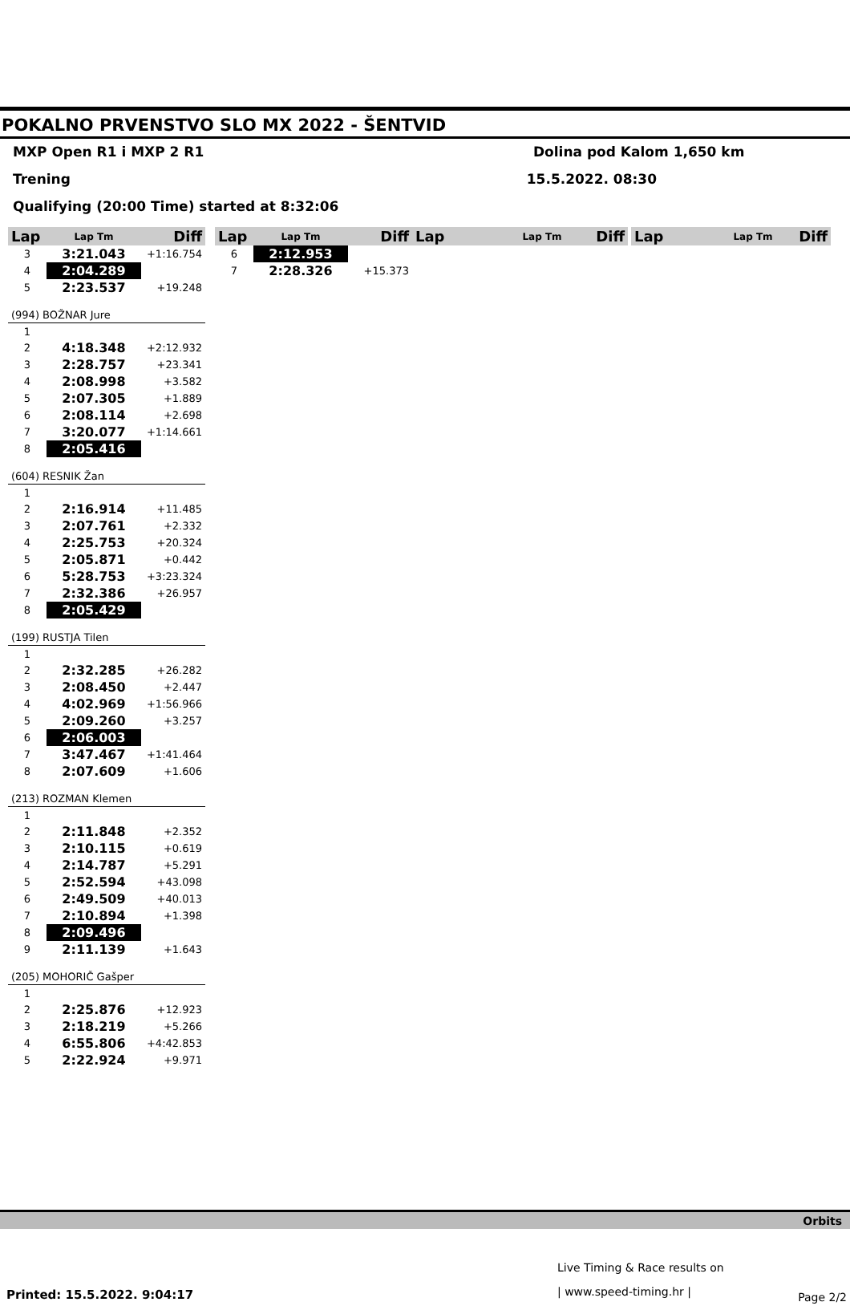POKALNO PRVENSTVO SLO MX 2022 - ŠENTVID
MXP Open R1 i MXP 2 R1 Dolina pod Kalom 1,650 km
Trening 15.5.2022. 08:30
Qualifying (20:00 Time) started at 8:32:06
| Lap | Lap Tm | Diff |
| --- | --- | --- |
| 3 | 3:21.043 | +1:16.754 |
| 4 | 2:04.289 | |
| 5 | 2:23.537 | +19.248 |
| (994) BOŽNAR Jure | | |
| 1 | | |
| 2 | 4:18.348 | +2:12.932 |
| 3 | 2:28.757 | +23.341 |
| 4 | 2:08.998 | +3.582 |
| 5 | 2:07.305 | +1.889 |
| 6 | 2:08.114 | +2.698 |
| 7 | 3:20.077 | +1:14.661 |
| 8 | 2:05.416 | |
| (604) RESNIK Žan | | |
| 1 | | |
| 2 | 2:16.914 | +11.485 |
| 3 | 2:07.761 | +2.332 |
| 4 | 2:25.753 | +20.324 |
| 5 | 2:05.871 | +0.442 |
| 6 | 5:28.753 | +3:23.324 |
| 7 | 2:32.386 | +26.957 |
| 8 | 2:05.429 | |
| (199) RUSTJA Tilen | | |
| 1 | | |
| 2 | 2:32.285 | +26.282 |
| 3 | 2:08.450 | +2.447 |
| 4 | 4:02.969 | +1:56.966 |
| 5 | 2:09.260 | +3.257 |
| 6 | 2:06.003 | |
| 7 | 3:47.467 | +1:41.464 |
| 8 | 2:07.609 | +1.606 |
| (213) ROZMAN Klemen | | |
| 1 | | |
| 2 | 2:11.848 | +2.352 |
| 3 | 2:10.115 | +0.619 |
| 4 | 2:14.787 | +5.291 |
| 5 | 2:52.594 | +43.098 |
| 6 | 2:49.509 | +40.013 |
| 7 | 2:10.894 | +1.398 |
| 8 | 2:09.496 | |
| 9 | 2:11.139 | +1.643 |
| (205) MOHORIČ Gašper | | |
| 1 | | |
| 2 | 2:25.876 | +12.923 |
| 3 | 2:18.219 | +5.266 |
| 4 | 6:55.806 | +4:42.853 |
| 5 | 2:22.924 | +9.971 |
| Lap | Lap Tm | Diff |
| --- | --- | --- |
| 6 | 2:12.953 | |
| 7 | 2:28.326 | +15.373 |
| Lap | Lap Tm | Diff |
| --- | --- | --- |
| Lap | Lap Tm | Diff |
| --- | --- | --- |
Orbits
Live Timing & Race results on
| www.speed-timing.hr |
Printed: 15.5.2022. 9:04:17 Page 2/2